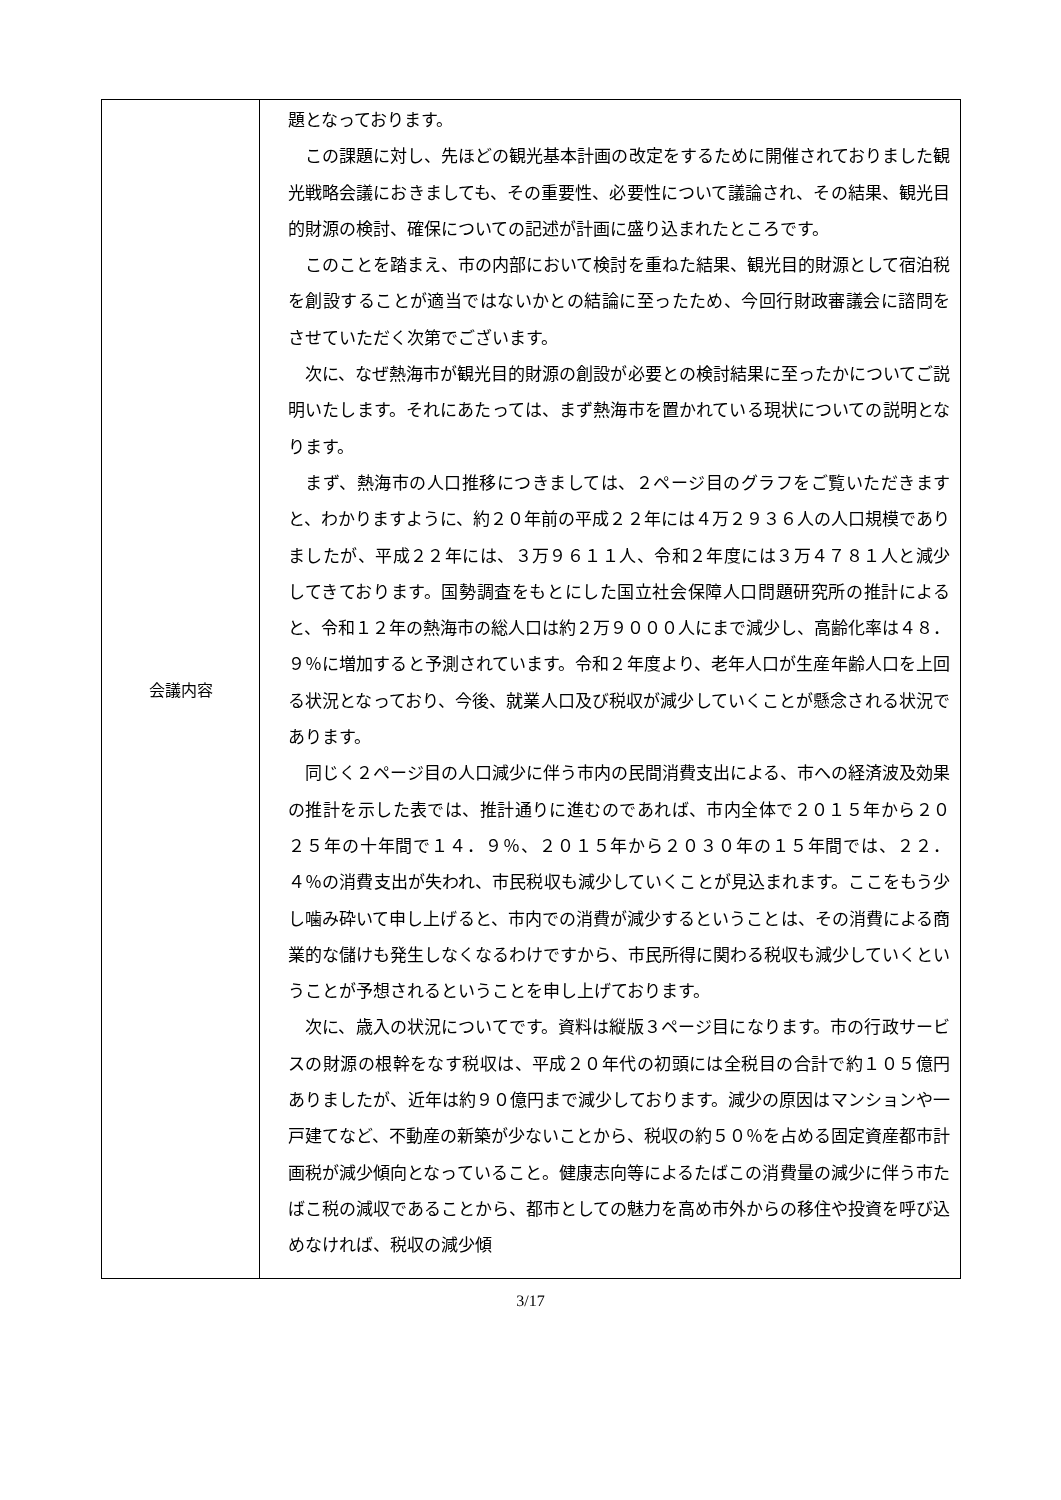| 会議内容 | 題となっております。 この課題に対し、先ほどの観光基本計画の改定をするために開催されておりました観光戦略会議におきましても、その重要性、必要性について議論され、その結果、観光目的財源の検討、確保についての記述が計画に盛り込まれたところです。 このことを踏まえ、市の内部において検討を重ねた結果、観光目的財源として宿泊税を創設することが適当ではないかとの結論に至ったため、今回行財政審議会に諮問をさせていただく次第でございます。 次に、なぜ熱海市が観光目的財源の創設が必要との検討結果に至ったかについてご説明いたします。それにあたっては、まず熱海市を置かれている現状についての説明となります。 まず、熱海市の人口推移につきましては、２ページ目のグラフをご覧いただきますと、わかりますように、約２０年前の平成２２年には４万２９３６人の人口規模でありましたが、平成２２年には、３万９６１１人、令和２年度には３万４７８１人と減少してきております。国勢調査をもとにした国立社会保障人口問題研究所の推計によると、令和１２年の熱海市の総人口は約２万９０００人にまで減少し、高齢化率は４８．９％に増加すると予測されています。令和２年度より、老年人口が生産年齢人口を上回る状況となっており、今後、就業人口及び税収が減少していくことが懸念される状況であります。 同じく２ページ目の人口減少に伴う市内の民間消費支出による、市への経済波及効果の推計を示した表では、推計通りに進むのであれば、市内全体で２０１５年から２０２５年の十年間で１４．９％、２０１５年から２０３０年の１５年間では、２２．４％の消費支出が失われ、市民税収も減少していくことが見込まれます。ここをもう少し噛み砕いて申し上げると、市内での消費が減少するということは、その消費による商業的な儲けも発生しなくなるわけですから、市民所得に関わる税収も減少していくということが予想されるということを申し上げております。 次に、歳入の状況についてです。資料は縦版３ページ目になります。市の行政サービスの財源の根幹をなす税収は、平成２０年代の初頭には全税目の合計で約１０５億円ありましたが、近年は約９０億円まで減少しております。減少の原因はマンションや一戸建てなど、不動産の新築が少ないことから、税収の約５０％を占める固定資産都市計画税が減少傾向となっていること。健康志向等によるたばこの消費量の減少に伴う市たばこ税の減収であることから、都市としての魅力を高め市外からの移住や投資を呼び込めなければ、税収の減少傾 |
3/17